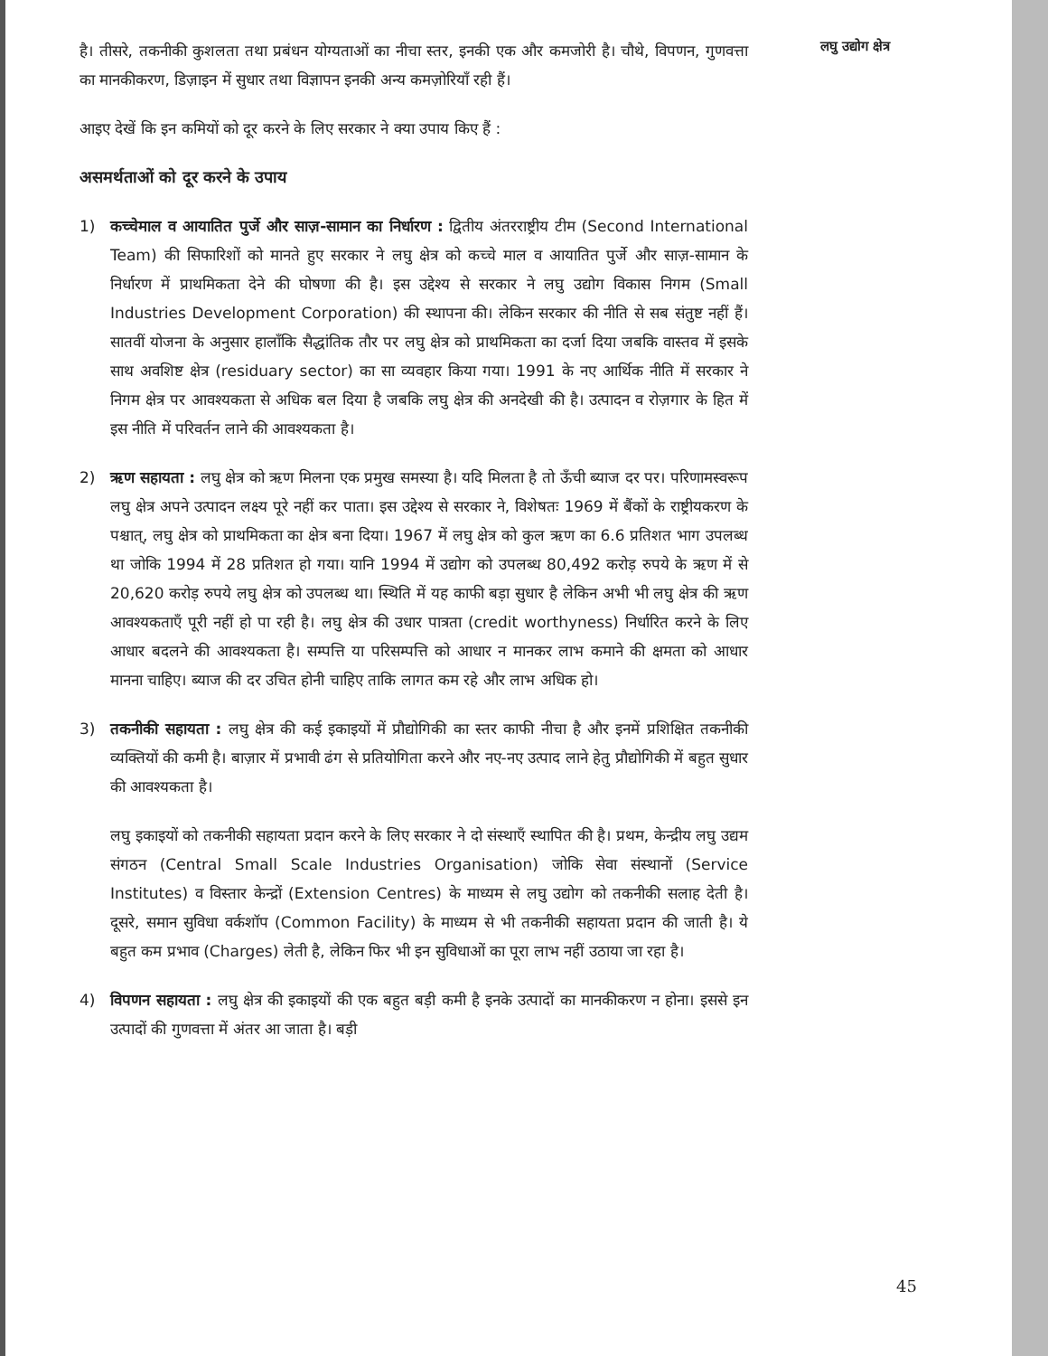है। तीसरे, तकनीकी कुशलता तथा प्रबंधन योग्यताओं का नीचा स्तर, इनकी एक और कमजोरी है। चौथे, विपणन, गुणवत्ता का मानकीकरण, डिज़ाइन में सुधार तथा विज्ञापन इनकी अन्य कमज़ोरियाँ रही हैं।
आइए देखें कि इन कमियों को दूर करने के लिए सरकार ने क्या उपाय किए हैं :
असमर्थताओं को दूर करने के उपाय
1) कच्चेमाल व आयातित पुर्जे और साज़-सामान का निर्धारण : द्वितीय अंतरराष्ट्रीय टीम (Second International Team) की सिफारिशों को मानते हुए सरकार ने लघु क्षेत्र को कच्चे माल व आयातित पुर्जे और साज़-सामान के निर्धारण में प्राथमिकता देने की घोषणा की है। इस उद्देश्य से सरकार ने लघु उद्योग विकास निगम (Small Industries Development Corporation) की स्थापना की। लेकिन सरकार की नीति से सब संतुष्ट नहीं हैं। सातवीं योजना के अनुसार हालाँकि सैद्धांतिक तौर पर लघु क्षेत्र को प्राथमिकता का दर्जा दिया जबकि वास्तव में इसके साथ अवशिष्ट क्षेत्र (residuary sector) का सा व्यवहार किया गया। 1991 के नए आर्थिक नीति में सरकार ने निगम क्षेत्र पर आवश्यकता से अधिक बल दिया है जबकि लघु क्षेत्र की अनदेखी की है। उत्पादन व रोज़गार के हित में इस नीति में परिवर्तन लाने की आवश्यकता है।
2) ऋण सहायता : लघु क्षेत्र को ऋण मिलना एक प्रमुख समस्या है। यदि मिलता है तो ऊँची ब्याज दर पर। परिणामस्वरूप लघु क्षेत्र अपने उत्पादन लक्ष्य पूरे नहीं कर पाता। इस उद्देश्य से सरकार ने, विशेषतः 1969 में बैंकों के राष्ट्रीयकरण के पश्चात्, लघु क्षेत्र को प्राथमिकता का क्षेत्र बना दिया। 1967 में लघु क्षेत्र को कुल ऋण का 6.6 प्रतिशत भाग उपलब्ध था जोकि 1994 में 28 प्रतिशत हो गया। यानि 1994 में उद्योग को उपलब्ध 80,492 करोड़ रुपये के ऋण में से 20,620 करोड़ रुपये लघु क्षेत्र को उपलब्ध था। स्थिति में यह काफी बड़ा सुधार है लेकिन अभी भी लघु क्षेत्र की ऋण आवश्यकताएँ पूरी नहीं हो पा रही है। लघु क्षेत्र की उधार पात्रता (credit worthyness) निर्धारित करने के लिए आधार बदलने की आवश्यकता है। सम्पत्ति या परिसम्पत्ति को आधार न मानकर लाभ कमाने की क्षमता को आधार मानना चाहिए। ब्याज की दर उचित होनी चाहिए ताकि लागत कम रहे और लाभ अधिक हो।
3) तकनीकी सहायता : लघु क्षेत्र की कई इकाइयों में प्रौद्योगिकी का स्तर काफी नीचा है और इनमें प्रशिक्षित तकनीकी व्यक्तियों की कमी है। बाज़ार में प्रभावी ढंग से प्रतियोगिता करने और नए-नए उत्पाद लाने हेतु प्रौद्योगिकी में बहुत सुधार की आवश्यकता है।
लघु इकाइयों को तकनीकी सहायता प्रदान करने के लिए सरकार ने दो संस्थाएँ स्थापित की है। प्रथम, केन्द्रीय लघु उद्यम संगठन (Central Small Scale Industries Organisation) जोकि सेवा संस्थानों (Service Institutes) व विस्तार केन्द्रों (Extension Centres) के माध्यम से लघु उद्योग को तकनीकी सलाह देती है। दूसरे, समान सुविधा वर्कशॉप (Common Facility) के माध्यम से भी तकनीकी सहायता प्रदान की जाती है। ये बहुत कम प्रभाव (Charges) लेती है, लेकिन फिर भी इन सुविधाओं का पूरा लाभ नहीं उठाया जा रहा है।
4) विपणन सहायता : लघु क्षेत्र की इकाइयों की एक बहुत बड़ी कमी है इनके उत्पादों का मानकीकरण न होना। इससे इन उत्पादों की गुणवत्ता में अंतर आ जाता है। बड़ी
लघु उद्योग क्षेत्र
45